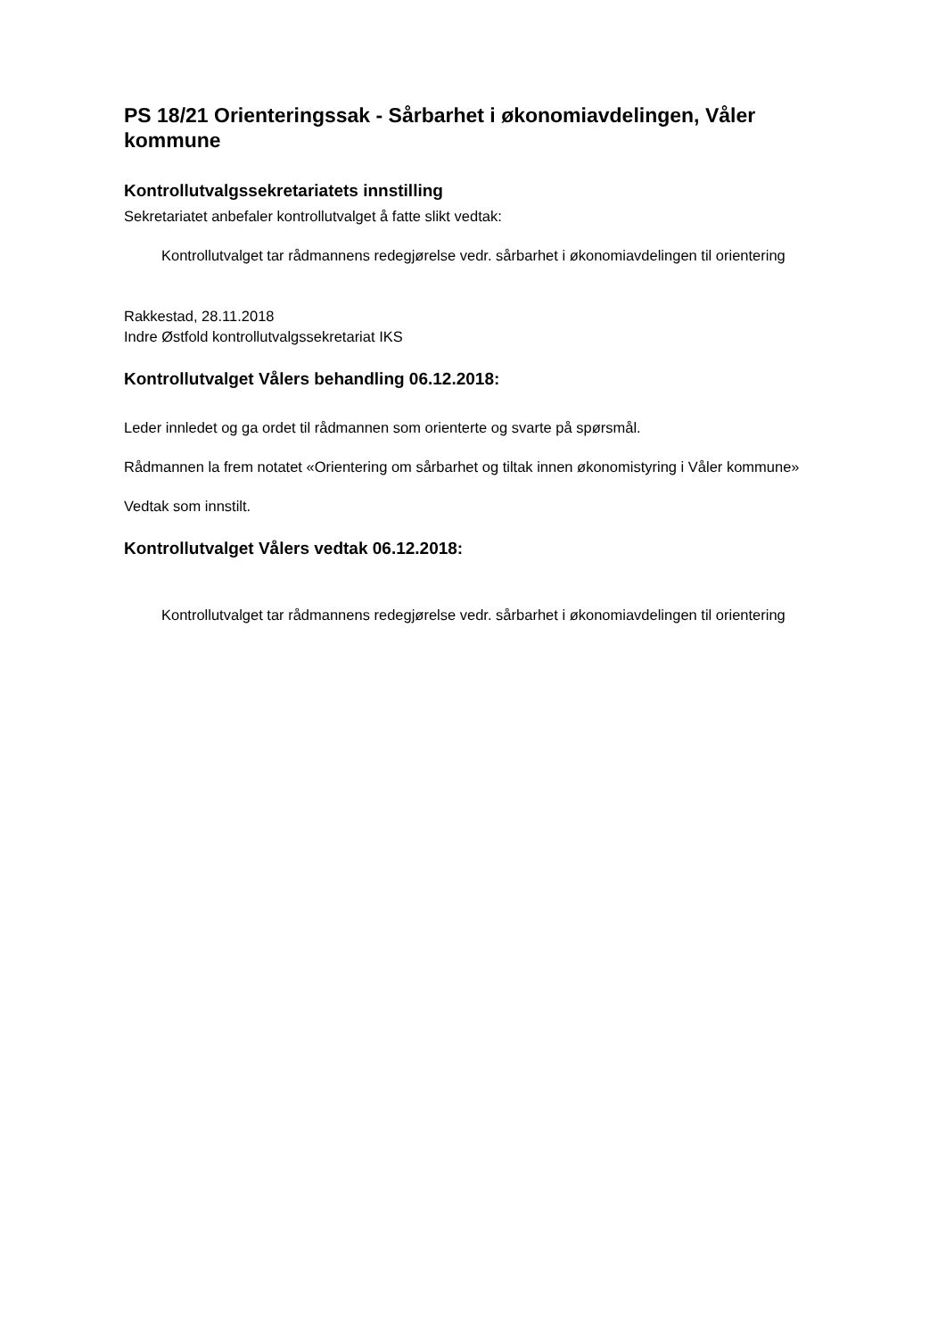PS 18/21 Orienteringssak - Sårbarhet i økonomiavdelingen, Våler kommune
Kontrollutvalgssekretariatets innstilling
Sekretariatet anbefaler kontrollutvalget å fatte slikt vedtak:
Kontrollutvalget tar rådmannens redegjørelse vedr. sårbarhet i økonomiavdelingen til orientering
Rakkestad, 28.11.2018
Indre Østfold kontrollutvalgssekretariat IKS
Kontrollutvalget Vålers behandling 06.12.2018:
Leder innledet og ga ordet til rådmannen som orienterte og svarte på spørsmål.
Rådmannen la frem notatet «Orientering om sårbarhet og tiltak innen økonomistyring i Våler kommune»
Vedtak som innstilt.
Kontrollutvalget Vålers vedtak 06.12.2018:
Kontrollutvalget tar rådmannens redegjørelse vedr. sårbarhet i økonomiavdelingen til orientering